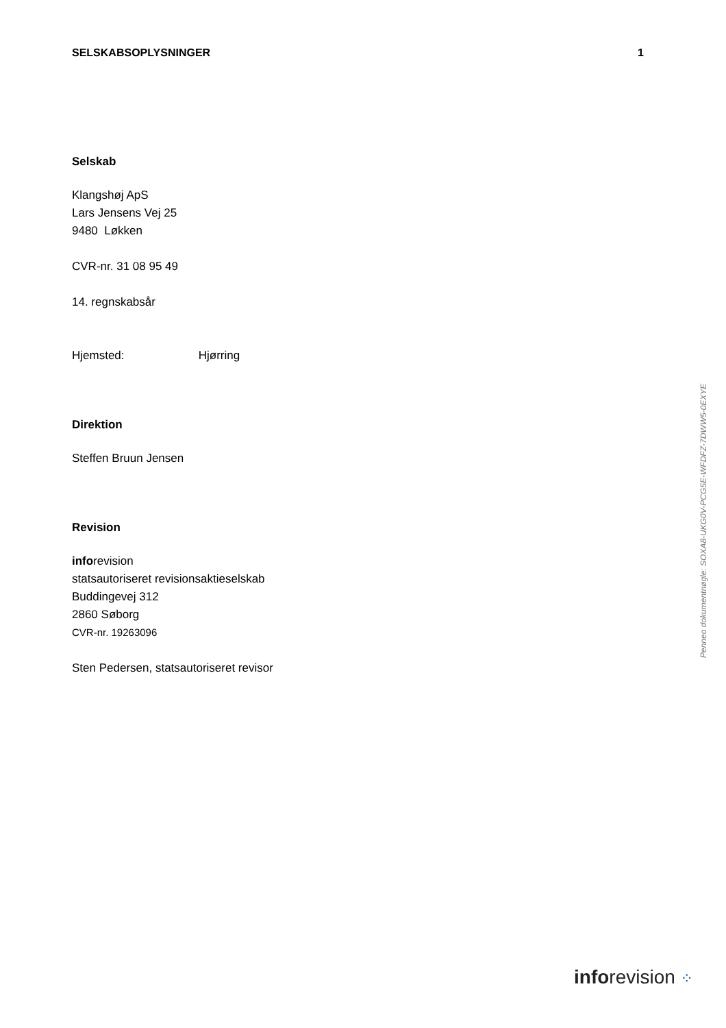SELSKABSOPLYSNINGER 1
Selskab
Klangshøj ApS
Lars Jensens Vej 25
9480 Løkken
CVR-nr. 31 08 95 49
14. regnskabsår
Hjemsted: Hjørring
Direktion
Steffen Bruun Jensen
Revision
inforevision
statsautoriseret revisionsaktieselskab
Buddingevej 312
2860 Søborg
CVR-nr. 19263096
Sten Pedersen, statsautoriseret revisor
Penneo dokumentnøgle: SOXA8-UKG0V-PCG5E-WFDFZ-7DWW5-0EXYE
inforevision ⁘